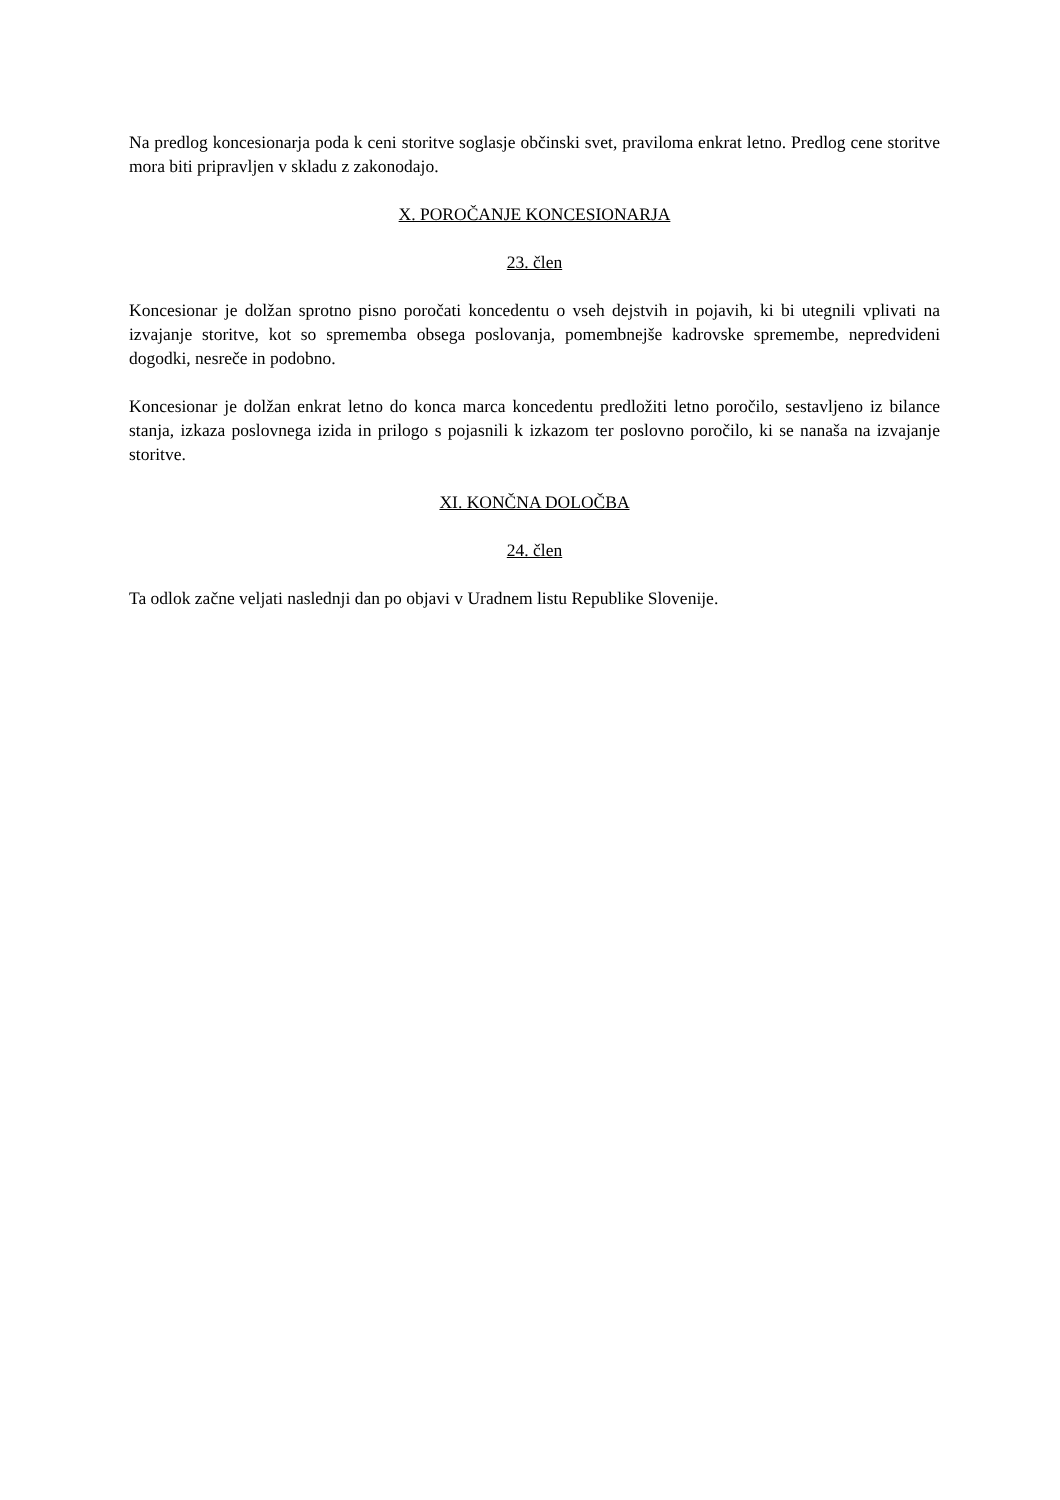Na predlog koncesionarja poda k ceni storitve soglasje občinski svet, praviloma enkrat letno. Predlog cene storitve mora biti pripravljen v skladu z zakonodajo.
X. POROČANJE KONCESIONARJA
23. člen
Koncesionar je dolžan sprotno pisno poročati koncedentu o vseh dejstvih in pojavih, ki bi utegnili vplivati na izvajanje storitve, kot so sprememba obsega poslovanja, pomembnejše kadrovske spremembe, nepredvideni dogodki, nesreče in podobno.
Koncesionar je dolžan enkrat letno do konca marca koncedentu predložiti letno poročilo, sestavljeno iz bilance stanja, izkaza poslovnega izida in prilogo s pojasnili k izkazom ter poslovno poročilo, ki se nanaša na izvajanje storitve.
XI. KONČNA DOLOČBA
24. člen
Ta odlok začne veljati naslednji dan po objavi v Uradnem listu Republike Slovenije.